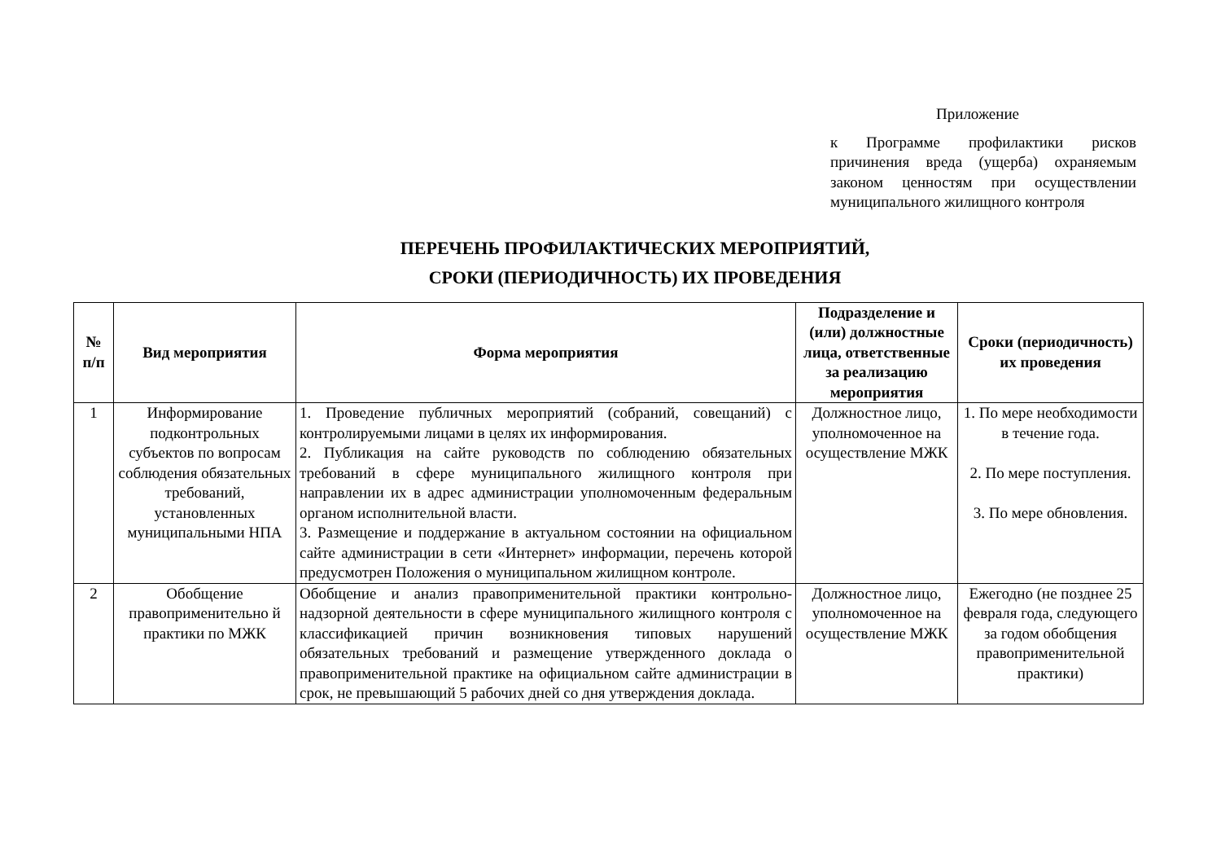Приложение
к Программе профилактики рисков причинения вреда (ущерба) охраняемым законом ценностям при осуществлении муниципального жилищного контроля
ПЕРЕЧЕНЬ ПРОФИЛАКТИЧЕСКИХ МЕРОПРИЯТИЙ,
СРОКИ (ПЕРИОДИЧНОСТЬ) ИХ ПРОВЕДЕНИЯ
| № п/п | Вид мероприятия | Форма мероприятия | Подразделение и (или) должностные лица, ответственные за реализацию мероприятия | Сроки (периодичность) их проведения |
| --- | --- | --- | --- | --- |
| 1 | Информирование подконтрольных субъектов по вопросам соблюдения обязательных требований, установленных муниципальными НПА | 1. Проведение публичных мероприятий (собраний, совещаний) с контролируемыми лицами в целях их информирования. 2. Публикация на сайте руководств по соблюдению обязательных требований в сфере муниципального жилищного контроля при направлении их в адрес администрации уполномоченным федеральным органом исполнительной власти. 3. Размещение и поддержание в актуальном состоянии на официальном сайте администрации в сети «Интернет» информации, перечень которой предусмотрен Положения о муниципальном жилищном контроле. | Должностное лицо, уполномоченное на осуществление МЖК | 1. По мере необходимости в течение года. 2. По мере поступления. 3. По мере обновления. |
| 2 | Обобщение правоприменительно й практики по МЖК | Обобщение и анализ правоприменительной практики контрольно-надзорной деятельности в сфере муниципального жилищного контроля с классификацией причин возникновения типовых нарушений обязательных требований и размещение утвержденного доклада о правоприменительной практике на официальном сайте администрации в срок, не превышающий 5 рабочих дней со дня утверждения доклада. | Должностное лицо, уполномоченное на осуществление МЖК | Ежегодно (не позднее 25 февраля года, следующего за годом обобщения правоприменительной практики) |